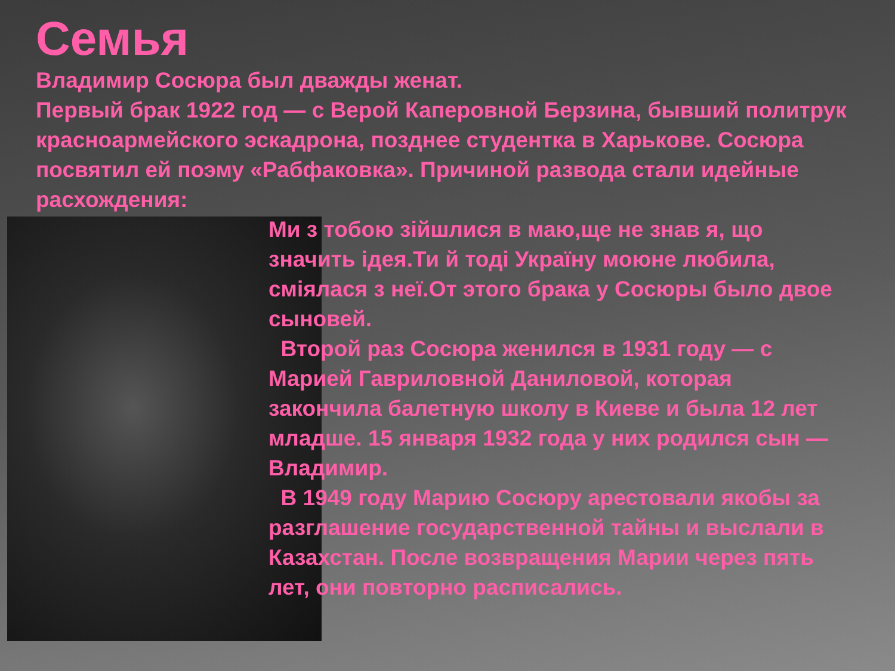Семья
Владимир Сосюра был дважды женат.
Первый брак 1922 год — с Верой Каперовной Берзина, бывший политрук красноармейского эскадрона, позднее студентка в Харькове. Сосюра посвятил ей поэму «Рабфаковка». Причиной развода стали идейные расхождения:
Ми з тобою зійшлися в маю,ще не знав я, що значить ідея.Ти й тоді Україну моюне любила, сміялася з неї.От этого брака у Сосюры было двое сыновей.
Второй раз Сосюра женился в 1931 году — с Марией Гавриловной Даниловой, которая закончила балетную школу в Киеве и была 12 лет младше. 15 января 1932 года у них родился сын — Владимир.
В 1949 году Марию Сосюру арестовали якобы за разглашение государственной тайны и выслали в Казахстан. После возвращения Марии через пять лет, они повторно расписались.